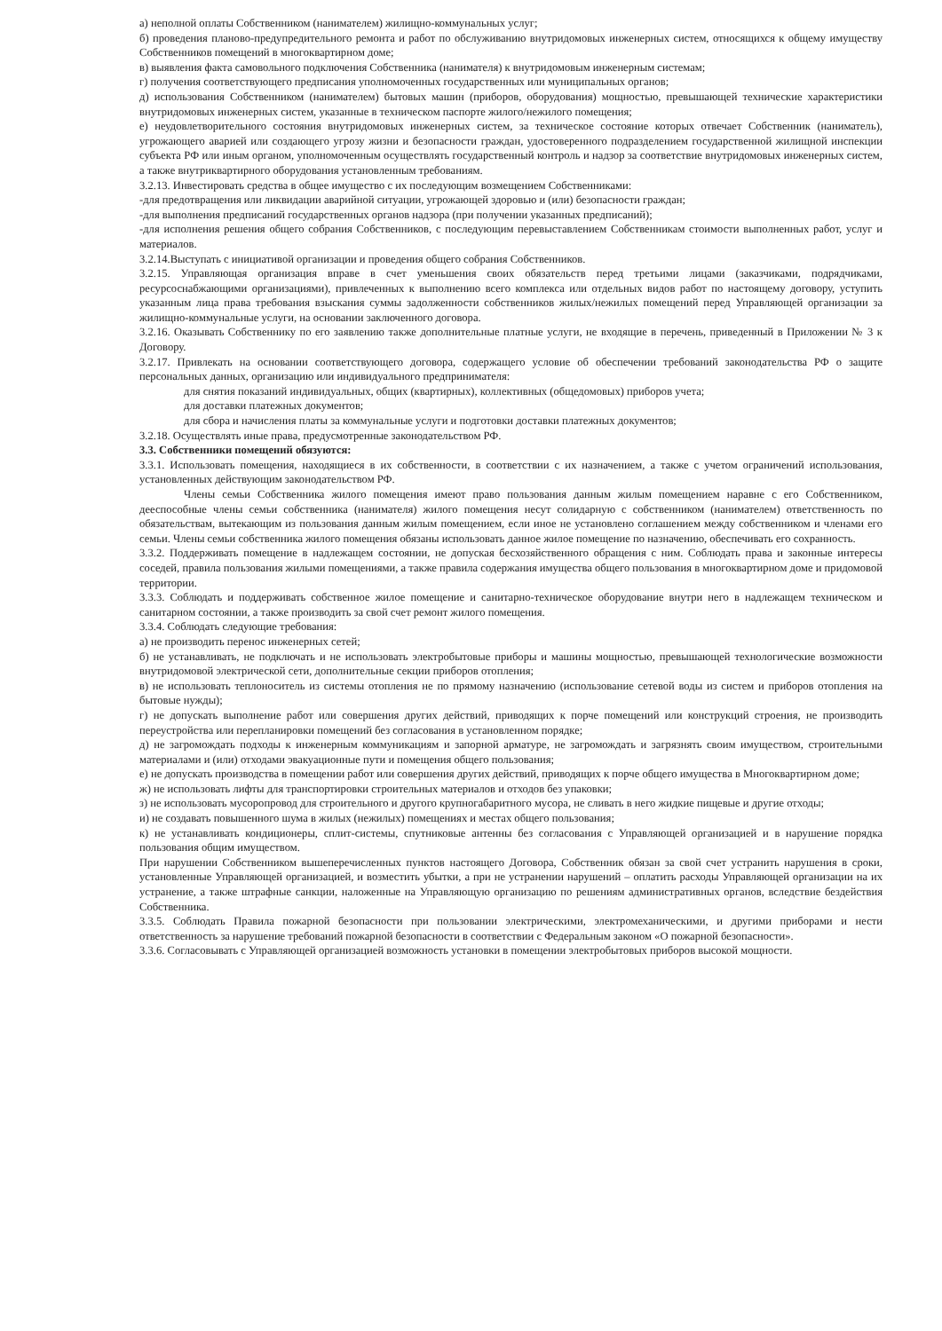а) неполной оплаты Собственником (нанимателем) жилищно-коммунальных услуг;
б) проведения планово-предупредительного ремонта и работ по обслуживанию внутридомовых инженерных систем, относящихся к общему имуществу Собственников помещений в многоквартирном доме;
в) выявления факта самовольного подключения Собственника (нанимателя) к внутридомовым инженерным системам;
г) получения соответствующего предписания уполномоченных государственных или муниципальных органов;
д) использования Собственником (нанимателем) бытовых машин (приборов, оборудования) мощностью, превышающей технические характеристики внутридомовых инженерных систем, указанные в техническом паспорте жилого/нежилого помещения;
е) неудовлетворительного состояния внутридомовых инженерных систем, за техническое состояние которых отвечает Собственник (наниматель), угрожающего аварией или создающего угрозу жизни и безопасности граждан, удостоверенного подразделением государственной жилищной инспекции субъекта РФ или иным органом, уполномоченным осуществлять государственный контроль и надзор за соответствие внутридомовых инженерных систем, а также внутриквартирного оборудования установленным требованиям.
3.2.13. Инвестировать средства в общее имущество с их последующим возмещением Собственниками:
-для предотвращения или ликвидации аварийной ситуации, угрожающей здоровью и (или) безопасности граждан;
-для выполнения предписаний государственных органов надзора (при получении указанных предписаний);
-для исполнения решения общего собрания Собственников, с последующим перевыставлением Собственникам стоимости выполненных работ, услуг и материалов.
3.2.14.Выступать с инициативой организации и проведения общего собрания Собственников.
3.2.15. Управляющая организация вправе в счет уменьшения своих обязательств перед третьими лицами (заказчиками, подрядчиками, ресурсоснабжающими организациями), привлеченных к выполнению всего комплекса или отдельных видов работ по настоящему договору, уступить указанным лица права требования взыскания суммы задолженности собственников жилых/нежилых помещений перед Управляющей организации за жилищно-коммунальные услуги, на основании заключенного договора.
3.2.16. Оказывать Собственнику по его заявлению также дополнительные платные услуги, не входящие в перечень, приведенный в Приложении № 3 к Договору.
3.2.17. Привлекать на основании соответствующего договора, содержащего условие об обеспечении требований законодательства РФ о защите персональных данных, организацию или индивидуального предпринимателя:
для снятия показаний индивидуальных, общих (квартирных), коллективных (общедомовых) приборов учета;
для доставки платежных документов;
для сбора и начисления платы за коммунальные услуги и подготовки доставки платежных документов;
3.2.18. Осуществлять иные права, предусмотренные законодательством РФ.
3.3. Собственники помещений обязуются:
3.3.1. Использовать помещения, находящиеся в их собственности, в соответствии с их назначением, а также с учетом ограничений использования, установленных действующим законодательством РФ.
Члены семьи Собственника жилого помещения имеют право пользования данным жилым помещением наравне с его Собственником, дееспособные члены семьи собственника (нанимателя) жилого помещения несут солидарную с собственником (нанимателем) ответственность по обязательствам, вытекающим из пользования данным жилым помещением, если иное не установлено соглашением между собственником и членами его семьи. Члены семьи собственника жилого помещения обязаны использовать данное жилое помещение по назначению, обеспечивать его сохранность.
3.3.2. Поддерживать помещение в надлежащем состоянии, не допуская бесхозяйственного обращения с ним. Соблюдать права и законные интересы соседей, правила пользования жилыми помещениями, а также правила содержания имущества общего пользования в многоквартирном доме и придомовой территории.
3.3.3. Соблюдать и поддерживать собственное жилое помещение и санитарно-техническое оборудование внутри него в надлежащем техническом и санитарном состоянии, а также производить за свой счет ремонт жилого помещения.
3.3.4. Соблюдать следующие требования:
а) не производить перенос инженерных сетей;
б) не устанавливать, не подключать и не использовать электробытовые приборы и машины мощностью, превышающей технологические возможности внутридомовой электрической сети, дополнительные секции приборов отопления;
в) не использовать теплоноситель из системы отопления не по прямому назначению (использование сетевой воды из систем и приборов отопления на бытовые нужды);
г) не допускать выполнение работ или совершения других действий, приводящих к порче помещений или конструкций строения, не производить переустройства или перепланировки помещений без согласования в установленном порядке;
д) не загромождать подходы к инженерным коммуникациям и запорной арматуре, не загромождать и загрязнять своим имуществом, строительными материалами и (или) отходами эвакуационные пути и помещения общего пользования;
е) не допускать производства в помещении работ или совершения других действий, приводящих к порче общего имущества в Многоквартирном доме;
ж) не использовать лифты для транспортировки строительных материалов и отходов без упаковки;
з) не использовать мусоропровод для строительного и другого крупногабаритного мусора, не сливать в него жидкие пищевые и другие отходы;
и) не создавать повышенного шума в жилых (нежилых) помещениях и местах общего пользования;
к) не устанавливать кондиционеры, сплит-системы, спутниковые антенны без согласования с Управляющей организацией и в нарушение порядка пользования общим имуществом.
При нарушении Собственником вышеперечисленных пунктов настоящего Договора, Собственник обязан за свой счет устранить нарушения в сроки, установленные Управляющей организацией, и возместить убытки, а при не устранении нарушений – оплатить расходы Управляющей организации на их устранение, а также штрафные санкции, наложенные на Управляющую организацию по решениям административных органов, вследствие бездействия Собственника.
3.3.5. Соблюдать Правила пожарной безопасности при пользовании электрическими, электромеханическими, и другими приборами и нести ответственность за нарушение требований пожарной безопасности в соответствии с Федеральным законом «О пожарной безопасности».
3.3.6. Согласовывать с Управляющей организацией возможность установки в помещении электробытовых приборов высокой мощности.